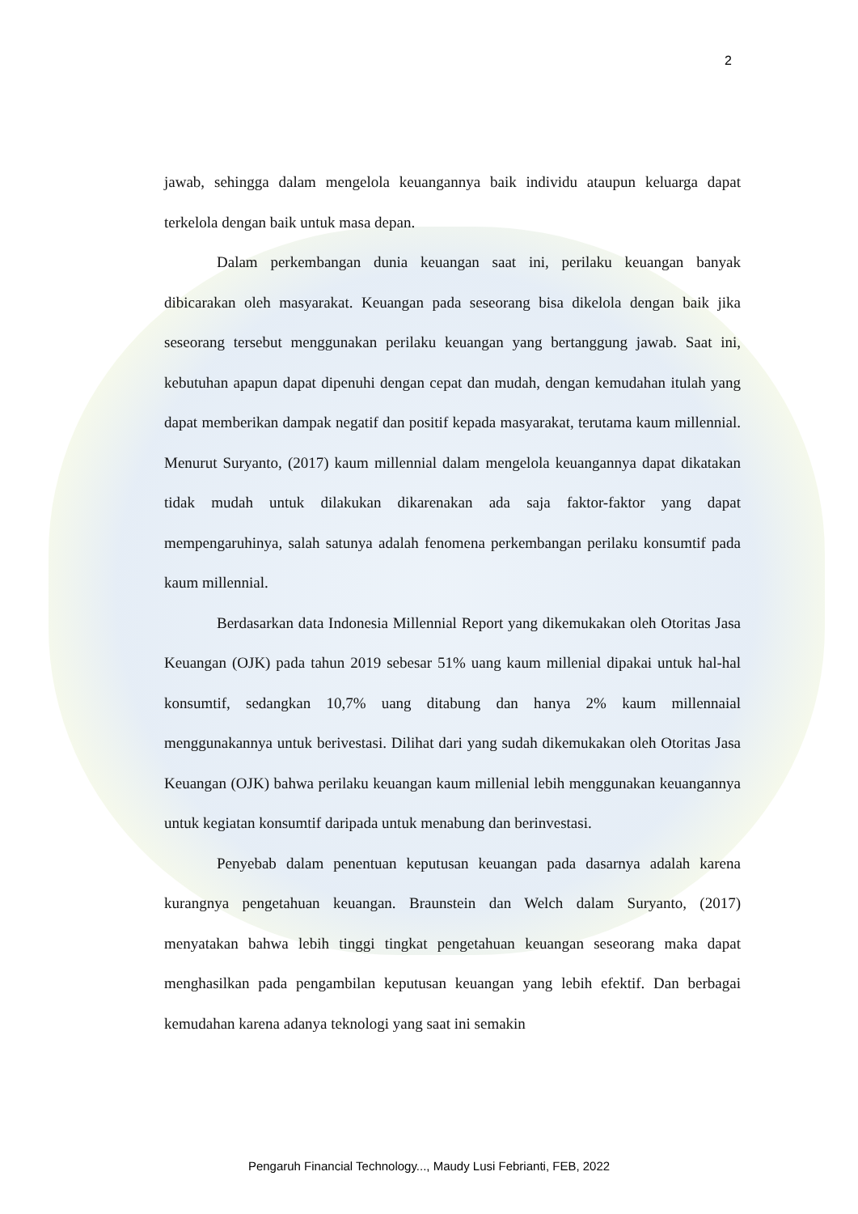2
jawab, sehingga dalam mengelola keuangannya baik individu ataupun keluarga dapat terkelola dengan baik untuk masa depan.
Dalam perkembangan dunia keuangan saat ini, perilaku keuangan banyak dibicarakan oleh masyarakat. Keuangan pada seseorang bisa dikelola dengan baik jika seseorang tersebut menggunakan perilaku keuangan yang bertanggung jawab. Saat ini, kebutuhan apapun dapat dipenuhi dengan cepat dan mudah, dengan kemudahan itulah yang dapat memberikan dampak negatif dan positif kepada masyarakat, terutama kaum millennial. Menurut Suryanto, (2017) kaum millennial dalam mengelola keuangannya dapat dikatakan tidak mudah untuk dilakukan dikarenakan ada saja faktor-faktor yang dapat mempengaruhinya, salah satunya adalah fenomena perkembangan perilaku konsumtif pada kaum millennial.
Berdasarkan data Indonesia Millennial Report yang dikemukakan oleh Otoritas Jasa Keuangan (OJK) pada tahun 2019 sebesar 51% uang kaum millenial dipakai untuk hal-hal konsumtif, sedangkan 10,7% uang ditabung dan hanya 2% kaum millennaial menggunakannya untuk berivestasi. Dilihat dari yang sudah dikemukakan oleh Otoritas Jasa Keuangan (OJK) bahwa perilaku keuangan kaum millenial lebih menggunakan keuangannya untuk kegiatan konsumtif daripada untuk menabung dan berinvestasi.
Penyebab dalam penentuan keputusan keuangan pada dasarnya adalah karena kurangnya pengetahuan keuangan. Braunstein dan Welch dalam Suryanto, (2017) menyatakan bahwa lebih tinggi tingkat pengetahuan keuangan seseorang maka dapat menghasilkan pada pengambilan keputusan keuangan yang lebih efektif. Dan berbagai kemudahan karena adanya teknologi yang saat ini semakin
Pengaruh Financial Technology..., Maudy Lusi Febrianti, FEB, 2022